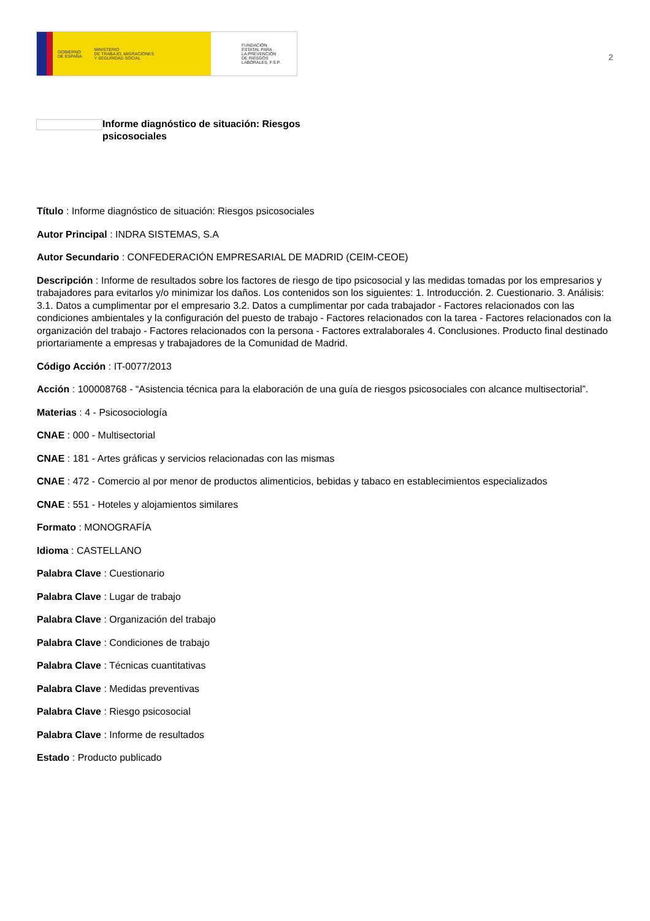GOBIERNO
DE ESPAÑA MINISTERIO
DE TRABAJO, MIGRACIONES
Y SEGURIDAD SOCIAL
FUNDACIÓN
ESTATAL PARA
LA PREVENCIÓN
DE RIESGOS
LABORALES, F.S.P.
2
Informe diagnóstico de situación: Riesgos psicosociales
Título : Informe diagnóstico de situación: Riesgos psicosociales
Autor Principal : INDRA SISTEMAS, S.A
Autor Secundario : CONFEDERACIÓN EMPRESARIAL DE MADRID (CEIM-CEOE)
Descripción : Informe de resultados sobre los factores de riesgo de tipo psicosocial y las medidas tomadas por los empresarios y trabajadores para evitarlos y/o minimizar los daños. Los contenidos son los siguientes: 1. Introducción. 2. Cuestionario. 3. Análisis: 3.1. Datos a cumplimentar por el empresario 3.2. Datos a cumplimentar por cada trabajador - Factores relacionados con las condiciones ambientales y la configuración del puesto de trabajo - Factores relacionados con la tarea - Factores relacionados con la organización del trabajo - Factores relacionados con la persona - Factores extralaborales 4. Conclusiones. Producto final destinado priortariamente a empresas y trabajadores de la Comunidad de Madrid.
Código Acción : IT-0077/2013
Acción : 100008768 - “Asistencia técnica para la elaboración de una guía de riesgos psicosociales con alcance multisectorial”.
Materias : 4 - Psicosociología
CNAE : 000 - Multisectorial
CNAE : 181 - Artes gráficas y servicios relacionadas con las mismas
CNAE : 472 - Comercio al por menor de productos alimenticios, bebidas y tabaco en establecimientos especializados
CNAE : 551 - Hoteles y alojamientos similares
Formato : MONOGRAFÍA
Idioma : CASTELLANO
Palabra Clave : Cuestionario
Palabra Clave : Lugar de trabajo
Palabra Clave : Organización del trabajo
Palabra Clave : Condiciones de trabajo
Palabra Clave : Técnicas cuantitativas
Palabra Clave : Medidas preventivas
Palabra Clave : Riesgo psicosocial
Palabra Clave : Informe de resultados
Estado : Producto publicado